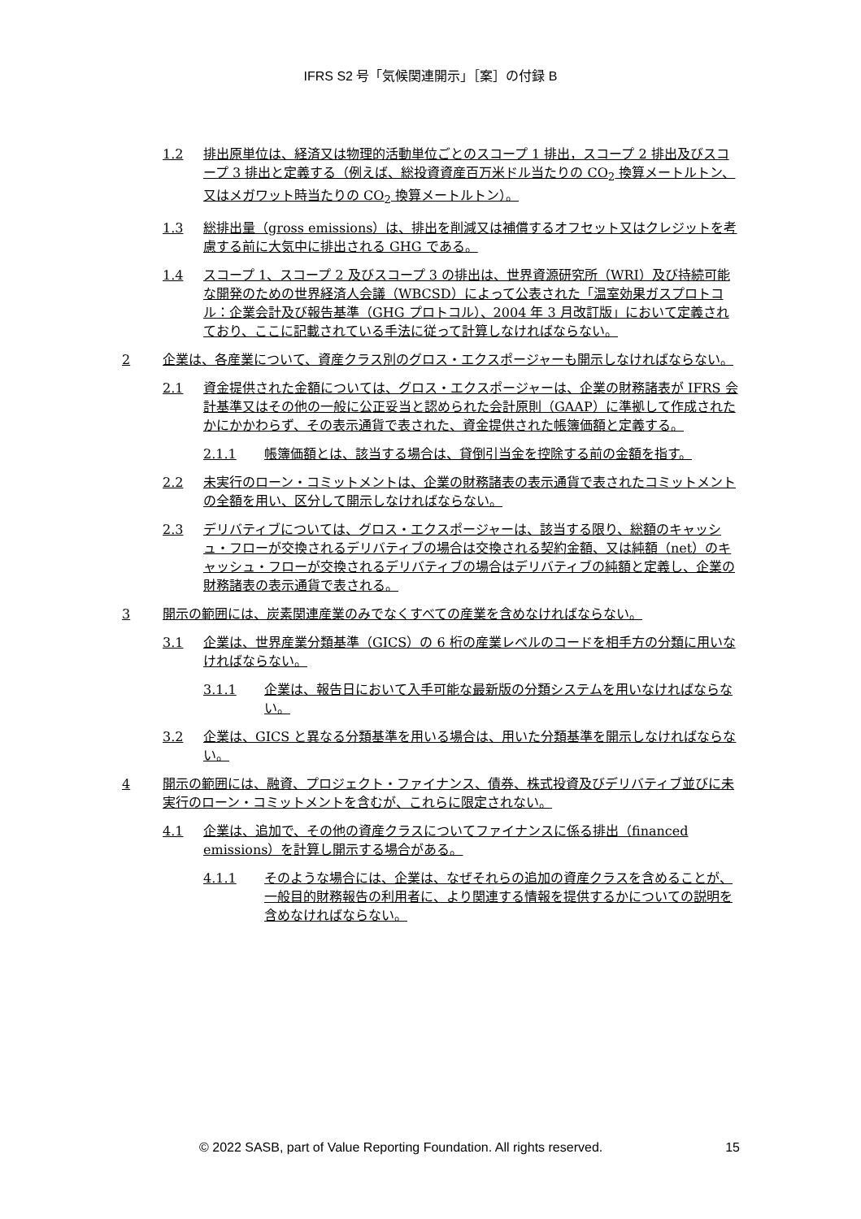IFRS S2 号「気候関連開示」［案］の付録 B
1.2 排出原単位は、経済又は物理的活動単位ごとのスコープ 1 排出，スコープ 2 排出及びスコープ 3 排出と定義する（例えば、総投資資産百万米ドル当たりの CO<sub>2</sub> 換算メートルトン、又はメガワット時当たりの CO<sub>2</sub> 換算メートルトン）。
1.3 総排出量（gross emissions）は、排出を削減又は補償するオフセット又はクレジットを考慮する前に大気中に排出される GHG である。
1.4 スコープ 1、スコープ 2 及びスコープ 3 の排出は、世界資源研究所（WRI）及び持続可能な開発のための世界経済人会議（WBCSD）によって公表された「温室効果ガスプロトコル：企業会計及び報告基準（GHG プロトコル）、2004 年 3 月改訂版」において定義されており、ここに記載されている手法に従って計算しなければならない。
2 企業は、各産業について、資産クラス別のグロス・エクスポージャーも開示しなければならない。
2.1 資金提供された金額については、グロス・エクスポージャーは、企業の財務諸表が IFRS 会計基準又はその他の一般に公正妥当と認められた会計原則（GAAP）に準拠して作成されたかにかかわらず、その表示通貨で表された、資金提供された帳簿価額と定義する。
2.1.1 帳簿価額とは、該当する場合は、貸倒引当金を控除する前の金額を指す。
2.2 未実行のローン・コミットメントは、企業の財務諸表の表示通貨で表されたコミットメントの全額を用い、区分して開示しなければならない。
2.3 デリバティブについては、グロス・エクスポージャーは、該当する限り、総額のキャッシュ・フローが交換されるデリバティブの場合は交換される契約金額、又は純額（net）のキャッシュ・フローが交換されるデリバティブの場合はデリバティブの純額と定義し、企業の財務諸表の表示通貨で表される。
3 開示の範囲には、炭素関連産業のみでなくすべての産業を含めなければならない。
3.1 企業は、世界産業分類基準（GICS）の 6 桁の産業レベルのコードを相手方の分類に用いなければならない。
3.1.1 企業は、報告日において入手可能な最新版の分類システムを用いなければならない。
3.2 企業は、GICS と異なる分類基準を用いる場合は、用いた分類基準を開示しなければならない。
4 開示の範囲には、融資、プロジェクト・ファイナンス、債券、株式投資及びデリバティブ並びに未実行のローン・コミットメントを含むが、これらに限定されない。
4.1 企業は、追加で、その他の資産クラスについてファイナンスに係る排出（financed emissions）を計算し開示する場合がある。
4.1.1 そのような場合には、企業は、なぜそれらの追加の資産クラスを含めることが、一般目的財務報告の利用者に、より関連する情報を提供するかについての説明を含めなければならない。
© 2022 SASB, part of Value Reporting Foundation. All rights reserved. 15